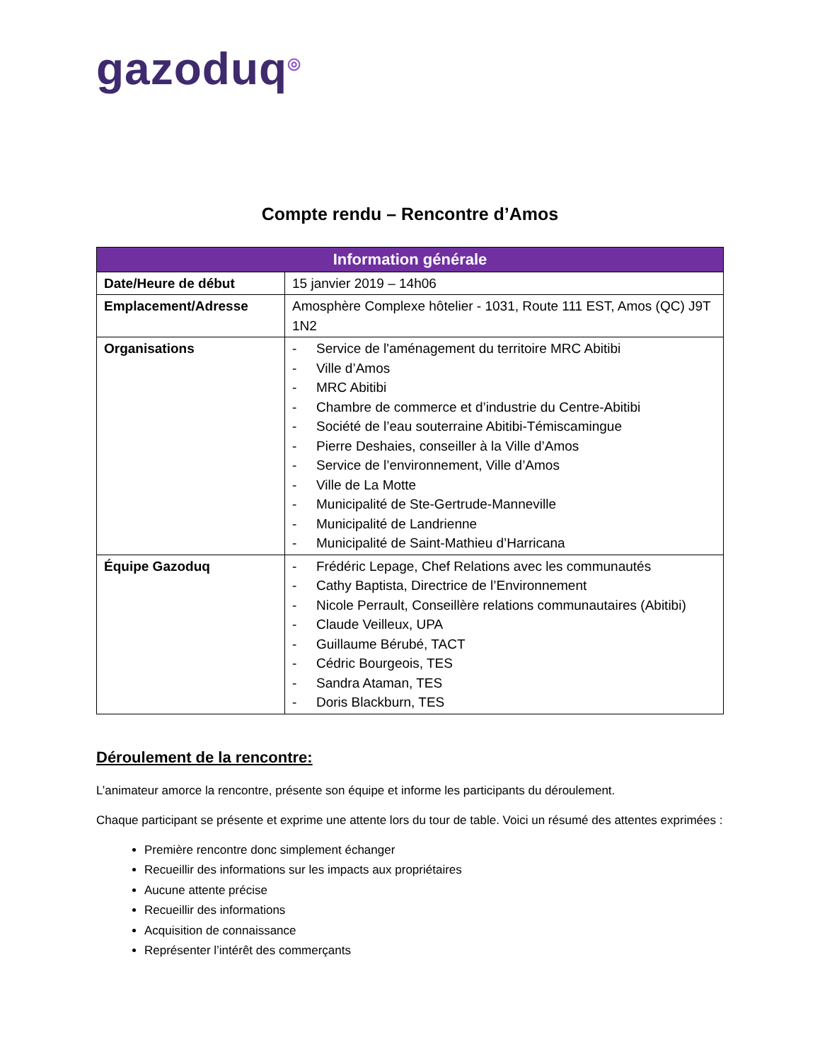gazoduq<sup>◎</sup>
Compte rendu – Rencontre d’Amos
| Information générale | |
| --- | --- |
| Date/Heure de début | 15 janvier 2019 – 14h06 |
| Emplacement/Adresse | Amosphère Complexe hôtelier - 1031, Route 111 EST, Amos (QC) J9T 1N2 |
| Organisations | - Service de l'aménagement du territoire MRC Abitibi - Ville d’Amos - MRC Abitibi - Chambre de commerce et d’industrie du Centre-Abitibi - Société de l’eau souterraine Abitibi-Témiscamingue - Pierre Deshaies, conseiller à la Ville d’Amos - Service de l’environnement, Ville d’Amos - Ville de La Motte - Municipalité de Ste-Gertrude-Manneville - Municipalité de Landrienne - Municipalité de Saint-Mathieu d’Harricana |
| Équipe Gazoduq | - Frédéric Lepage, Chef Relations avec les communautés - Cathy Baptista, Directrice de l’Environnement - Nicole Perrault, Conseillère relations communautaires (Abitibi) - Claude Veilleux, UPA - Guillaume Bérubé, TACT - Cédric Bourgeois, TES - Sandra Ataman, TES - Doris Blackburn, TES |
Déroulement de la rencontre:
L’animateur amorce la rencontre, présente son équipe et informe les participants du déroulement.
Chaque participant se présente et exprime une attente lors du tour de table. Voici un résumé des attentes exprimées :
Première rencontre donc simplement échanger
Recueillir des informations sur les impacts aux propriétaires
Aucune attente précise
Recueillir des informations
Acquisition de connaissance
Représenter l’intérêt des commerçants